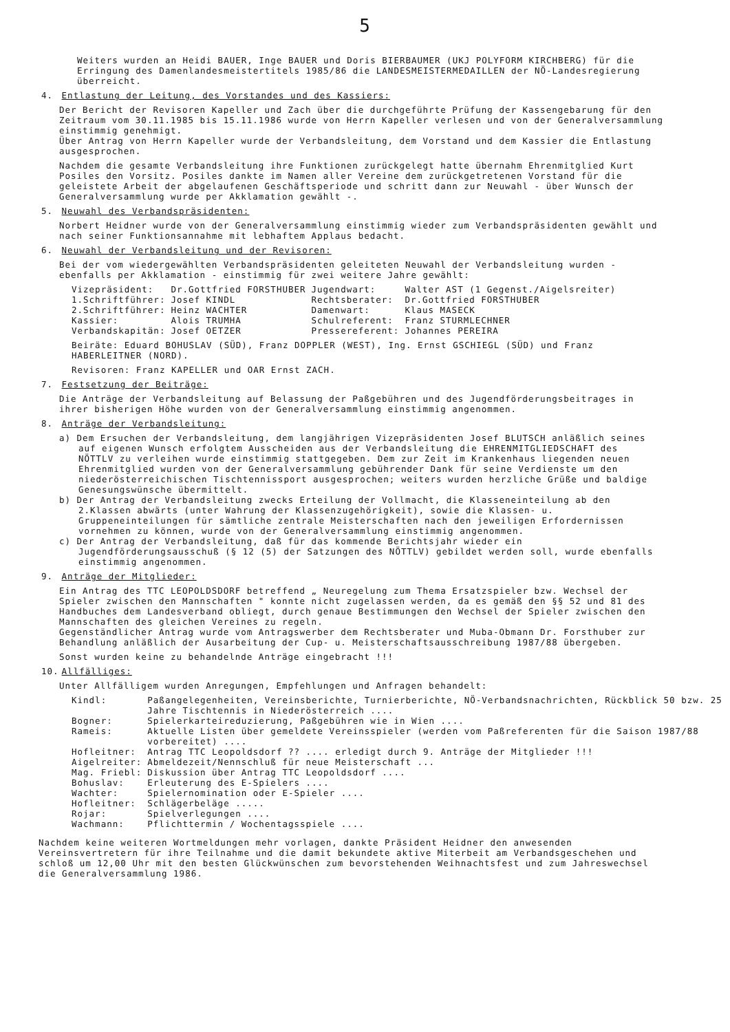5
Weiters wurden an Heidi BAUER, Inge BAUER und Doris BIERBAUMER (UKJ POLYFORM KIRCHBERG) für die Erringung des Damenlandesmeistertitels 1985/86 die LANDESMEISTERMEDAILLEN der NÖ-Landesregierung überreicht.
4. Entlastung der Leitung, des Vorstandes und des Kassiers:
Der Bericht der Revisoren Kapeller und Zach über die durchgeführte Prüfung der Kassengebarung für den Zeitraum vom 30.11.1985 bis 15.11.1986 wurde von Herrn Kapeller verlesen und von der Generalversammlung einstimmig genehmigt.
Über Antrag von Herrn Kapeller wurde der Verbandsleitung, dem Vorstand und dem Kassier die Entlastung ausgesprochen.
Nachdem die gesamte Verbandsleitung ihre Funktionen zurückgelegt hatte übernahm Ehrenmitglied Kurt Posiles den Vorsitz. Posiles dankte im Namen aller Vereine dem zurückgetretenen Vorstand für die geleistete Arbeit der abgelaufenen Geschäftsperiode und schritt dann zur Neuwahl - über Wunsch der Generalversammlung wurde per Akklamation gewählt -.
5. Neuwahl des Verbandspräsidenten:
Norbert Heidner wurde von der Generalversammlung einstimmig wieder zum Verbandspräsidenten gewählt und nach seiner Funktionsannahme mit lebhaftem Applaus bedacht.
6. Neuwahl der Verbandsleitung und der Revisoren:
Bei der vom wiedergewählten Verbandspräsidenten geleiteten Neuwahl der Verbandsleitung wurden - ebenfalls per Akklamation - einstimmig für zwei weitere Jahre gewählt:
| Vizepräsident: | Dr.Gottfried FORSTHUBER | Jugendwart: | Walter AST (1 Gegenst./Aigelsreiter) |
| 1.Schriftführer: | Josef KINDL | Rechtsberater: | Dr.Gottfried FORSTHUBER |
| 2.Schriftführer: | Heinz WACHTER | Damenwart: | Klaus MASECK |
| Kassier: | Alois TRUMHA | Schulreferent: | Franz STURMLECHNER |
| Verbandskapitän: | Josef OETZER | Pressereferent: | Johannes PEREIRA |
Beiräte: Eduard BOHUSLAV (SÜD), Franz DOPPLER (WEST), Ing. Ernst GSCHIEGL (SÜD) und Franz HABERLEITNER (NORD).
Revisoren: Franz KAPELLER und OAR Ernst ZACH.
7. Festsetzung der Beiträge:
Die Anträge der Verbandsleitung auf Belassung der Paßgebühren und des Jugendförderungsbeitrages in ihrer bisherigen Höhe wurden von der Generalversammlung einstimmig angenommen.
8. Anträge der Verbandsleitung:
a) Dem Ersuchen der Verbandsleitung, dem langjährigen Vizepräsidenten Josef BLUTSCH anläßlich seines auf eigenen Wunsch erfolgtem Ausscheiden aus der Verbandsleitung die EHRENMITGLIEDSCHAFT des NÖTTLV zu verleihen wurde einstimmig stattgegeben. Dem zur Zeit im Krankenhaus liegenden neuen Ehrenmitglied wurden von der Generalversammlung gebührender Dank für seine Verdienste um den niederösterreichischen Tischtennissport ausgesprochen; weiters wurden herzliche Grüße und baldige Genesungswünsche übermittelt.
b) Der Antrag der Verbandsleitung zwecks Erteilung der Vollmacht, die Klasseneinteilung ab den 2.Klassen abwärts (unter Wahrung der Klassenzugehörigkeit), sowie die Klassen- u. Gruppeneinteilungen für sämtliche zentrale Meisterschaften nach den jeweiligen Erfordernissen vornehmen zu können, wurde von der Generalversammlung einstimmig angenommen.
c) Der Antrag der Verbandsleitung, daß für das kommende Berichtsjahr wieder ein Jugendförderungsausschuß (§ 12 (5) der Satzungen des NÖTTLV) gebildet werden soll, wurde ebenfalls einstimmig angenommen.
9. Anträge der Mitglieder:
Ein Antrag des TTC LEOPOLDSDORF betreffend „ Neuregelung zum Thema Ersatzspieler bzw. Wechsel der Spieler zwischen den Mannschaften " konnte nicht zugelassen werden, da es gemäß den §§ 52 und 81 des Handbuches dem Landesverband obliegt, durch genaue Bestimmungen den Wechsel der Spieler zwischen den Mannschaften des gleichen Vereines zu regeln.
Gegenständlicher Antrag wurde vom Antragswerber dem Rechtsberater und Muba-Obmann Dr. Forsthuber zur Behandlung anläßlich der Ausarbeitung der Cup- u. Meisterschaftsausschreibung 1987/88 übergeben.
Sonst wurden keine zu behandelnde Anträge eingebracht !!!
10. Allfälliges:
Unter Allfälligem wurden Anregungen, Empfehlungen und Anfragen behandelt:
| Kindl: | Paßangelegenheiten, Vereinsberichte, Turnierberichte, NÖ-Verbandsnachrichten, Rückblick 50 bzw. 25 Jahre Tischtennis in Niederösterreich .... |
| Bogner: | Spielerkarteireduzierung, Paßgebühren wie in Wien .... |
| Rameis: | Aktuelle Listen über gemeldete Vereinsspieler (werden vom Paßreferenten für die Saison 1987/88 vorbereitet) .... |
| Hofleitner: | Antrag TTC Leopoldsdorf ?? .... erledigt durch 9. Anträge der Mitglieder !!! |
| Aigelreiter: | Abmeldezeit/Nennschluß für neue Meisterschaft ... |
| Mag. Friebl: | Diskussion über Antrag TTC Leopoldsdorf .... |
| Bohuslav: | Erleuterung des E-Spielers .... |
| Wachter: | Spielernomination oder E-Spieler .... |
| Hofleitner: | Schlägerbeläge ..... |
| Rojar: | Spielverlegungen .... |
| Wachmann: | Pflichttermin / Wochentagsspiele .... |
Nachdem keine weiteren Wortmeldungen mehr vorlagen, dankte Präsident Heidner den anwesenden Vereinsvertretern für ihre Teilnahme und die damit bekundete aktive Miterbeit am Verbandsgeschehen und schloß um 12,00 Uhr mit den besten Glückwünschen zum bevorstehenden Weihnachtsfest und zum Jahreswechsel die Generalversammlung 1986.